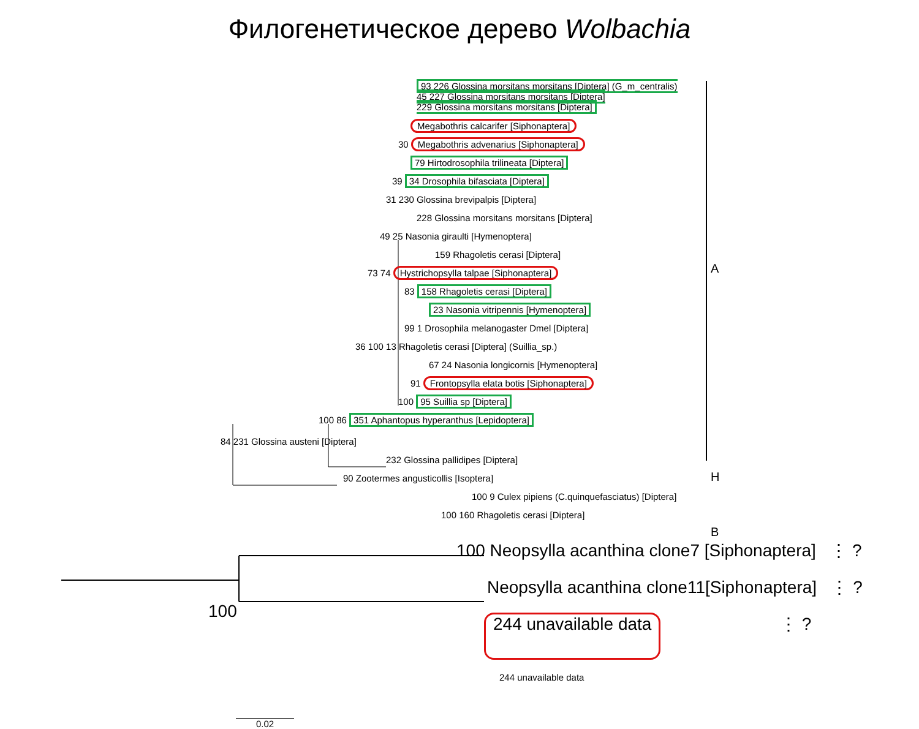Филогенетическое дерево Wolbachia
93 226 Glossina morsitans morsitans [Diptera] (G_m_centralis)
45 227 Glossina morsitans morsitans [Diptera]
229 Glossina morsitans morsitans [Diptera]
Megabothris calcarifer [Siphonaptera]
30 Megabothris advenarius [Siphonaptera]
79 Hirtodrosophila trilineata [Diptera]
39 34 Drosophila bifasciata [Diptera]
31 230 Glossina brevipalpis [Diptera]
228 Glossina morsitans morsitans [Diptera]
49 25 Nasonia giraulti [Hymenoptera]
159 Rhagoletis cerasi [Diptera]
A
73 74 Hystrichopsylla talpae [Siphonaptera]
83 158 Rhagoletis cerasi [Diptera]
23 Nasonia vitripennis [Hymenoptera]
99 1 Drosophila melanogaster Dmel [Diptera]
36 100 13 Rhagoletis cerasi [Diptera] (Suillia_sp.)
67 24 Nasonia longicornis [Hymenoptera]
91 Frontopsylla elata botis [Siphonaptera]
100 95 Suillia sp [Diptera]
100 86 351 Aphantopus hyperanthus [Lepidoptera]
84 231 Glossina austeni [Diptera]
232 Glossina pallidipes [Diptera]
90 Zootermes angusticollis [Isoptera] H
100 9 Culex pipiens (C.quinquefasciatus) [Diptera]
100 160 Rhagoletis cerasi [Diptera]
B
100 Neopsylla acanthina clone7 [Siphonaptera] ⋮ ?
Neopsylla acanthina clone11[Siphonaptera] ⋮ ?
100
244 unavailable data ⋮ ?
244 unavailable data
0.02